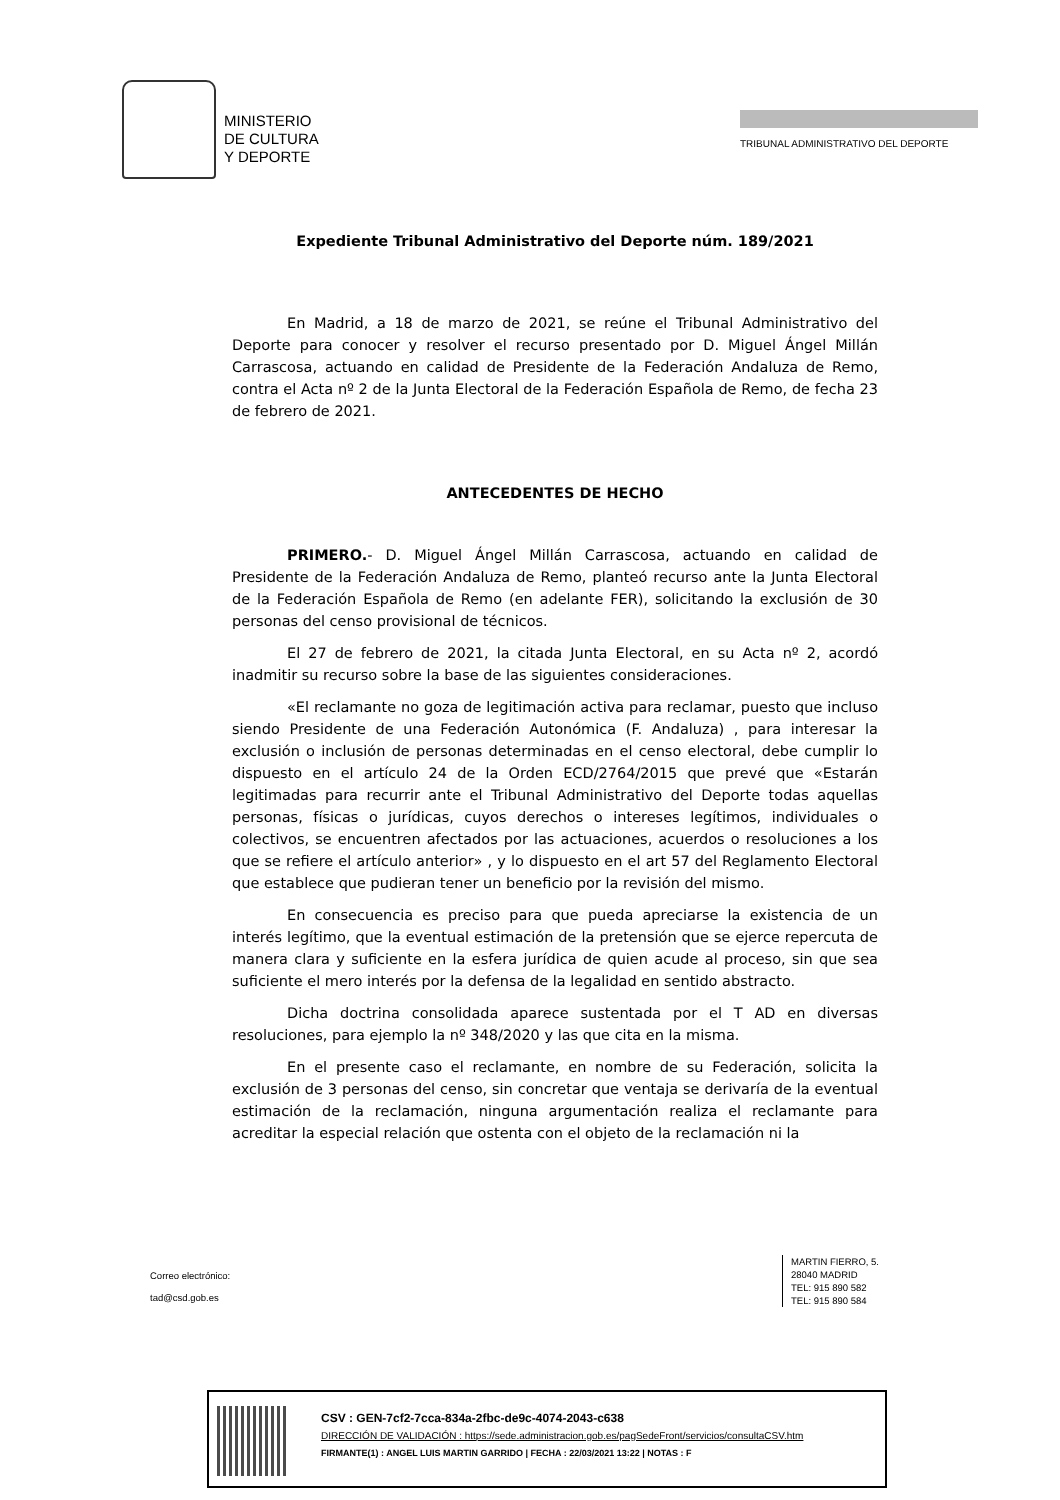MINISTERIO
DE CULTURA
Y DEPORTE
TRIBUNAL ADMINISTRATIVO DEL DEPORTE
Expediente Tribunal Administrativo del Deporte núm. 189/2021
En Madrid, a 18 de marzo de 2021, se reúne el Tribunal Administrativo del Deporte para conocer y resolver el recurso presentado por D. Miguel Ángel Millán Carrascosa, actuando en calidad de Presidente de la Federación Andaluza de Remo, contra el Acta nº 2 de la Junta Electoral de la Federación Española de Remo, de fecha 23 de febrero de 2021.
ANTECEDENTES DE HECHO
PRIMERO.- D. Miguel Ángel Millán Carrascosa, actuando en calidad de Presidente de la Federación Andaluza de Remo, planteó recurso ante la Junta Electoral de la Federación Española de Remo (en adelante FER), solicitando la exclusión de 30 personas del censo provisional de técnicos.
El 27 de febrero de 2021, la citada Junta Electoral, en su Acta nº 2, acordó inadmitir su recurso sobre la base de las siguientes consideraciones.
«El reclamante no goza de legitimación activa para reclamar, puesto que incluso siendo Presidente de una Federación Autonómica (F. Andaluza) , para interesar la exclusión o inclusión de personas determinadas en el censo electoral, debe cumplir lo dispuesto en el artículo 24 de la Orden ECD/2764/2015 que prevé que «Estarán legitimadas para recurrir ante el Tribunal Administrativo del Deporte todas aquellas personas, físicas o jurídicas, cuyos derechos o intereses legítimos, individuales o colectivos, se encuentren afectados por las actuaciones, acuerdos o resoluciones a los que se refiere el artículo anterior» , y lo dispuesto en el art 57 del Reglamento Electoral que establece que pudieran tener un beneficio por la revisión del mismo.
En consecuencia es preciso para que pueda apreciarse la existencia de un interés legítimo, que la eventual estimación de la pretensión que se ejerce repercuta de manera clara y suficiente en la esfera jurídica de quien acude al proceso, sin que sea suficiente el mero interés por la defensa de la legalidad en sentido abstracto.
Dicha doctrina consolidada aparece sustentada por el T AD en diversas resoluciones, para ejemplo la nº 348/2020 y las que cita en la misma.
En el presente caso el reclamante, en nombre de su Federación, solicita la exclusión de 3 personas del censo, sin concretar que ventaja se derivaría de la eventual estimación de la reclamación, ninguna argumentación realiza el reclamante para acreditar la especial relación que ostenta con el objeto de la reclamación ni la
Correo electrónico:
tad@csd.gob.es
MARTIN FIERRO, 5.
28040 MADRID
TEL: 915 890 582
TEL: 915 890 584
CSV : GEN-7cf2-7cca-834a-2fbc-de9c-4074-2043-c638
DIRECCIÓN DE VALIDACIÓN : https://sede.administracion.gob.es/pagSedeFront/servicios/consultaCSV.htm
FIRMANTE(1) : ANGEL LUIS MARTIN GARRIDO | FECHA : 22/03/2021 13:22 | NOTAS : F